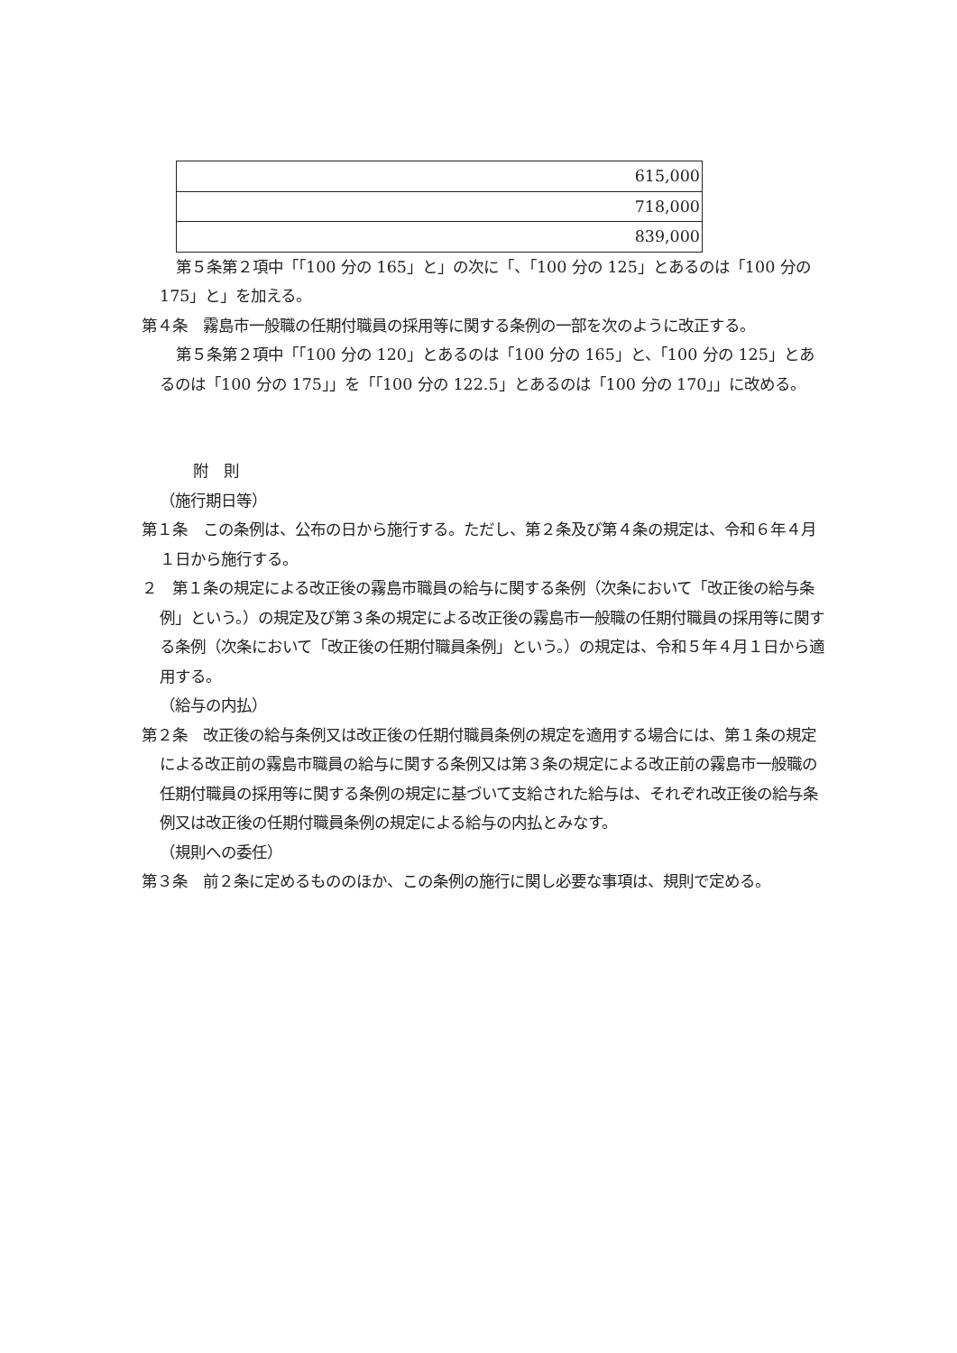| 615,000 |
| 718,000 |
| 839,000 |
第５条第２項中「「100 分の 165」と」の次に「、「100 分の 125」とあるのは「100 分の 175」と」を加える。
第４条　霧島市一般職の任期付職員の採用等に関する条例の一部を次のように改正する。
第５条第２項中「「100 分の 120」とあるのは「100 分の 165」と、「100 分の 125」とあるのは「100 分の 175」」を「「100 分の 122.5」とあるのは「100 分の 170」」に改める。
附　則
（施行期日等）
第１条　この条例は、公布の日から施行する。ただし、第２条及び第４条の規定は、令和６年４月１日から施行する。
２　第１条の規定による改正後の霧島市職員の給与に関する条例（次条において「改正後の給与条例」という。）の規定及び第３条の規定による改正後の霧島市一般職の任期付職員の採用等に関する条例（次条において「改正後の任期付職員条例」という。）の規定は、令和５年４月１日から適用する。
（給与の内払）
第２条　改正後の給与条例又は改正後の任期付職員条例の規定を適用する場合には、第１条の規定による改正前の霧島市職員の給与に関する条例又は第３条の規定による改正前の霧島市一般職の任期付職員の採用等に関する条例の規定に基づいて支給された給与は、それぞれ改正後の給与条例又は改正後の任期付職員条例の規定による給与の内払とみなす。
（規則への委任）
第３条　前２条に定めるもののほか、この条例の施行に関し必要な事項は、規則で定める。